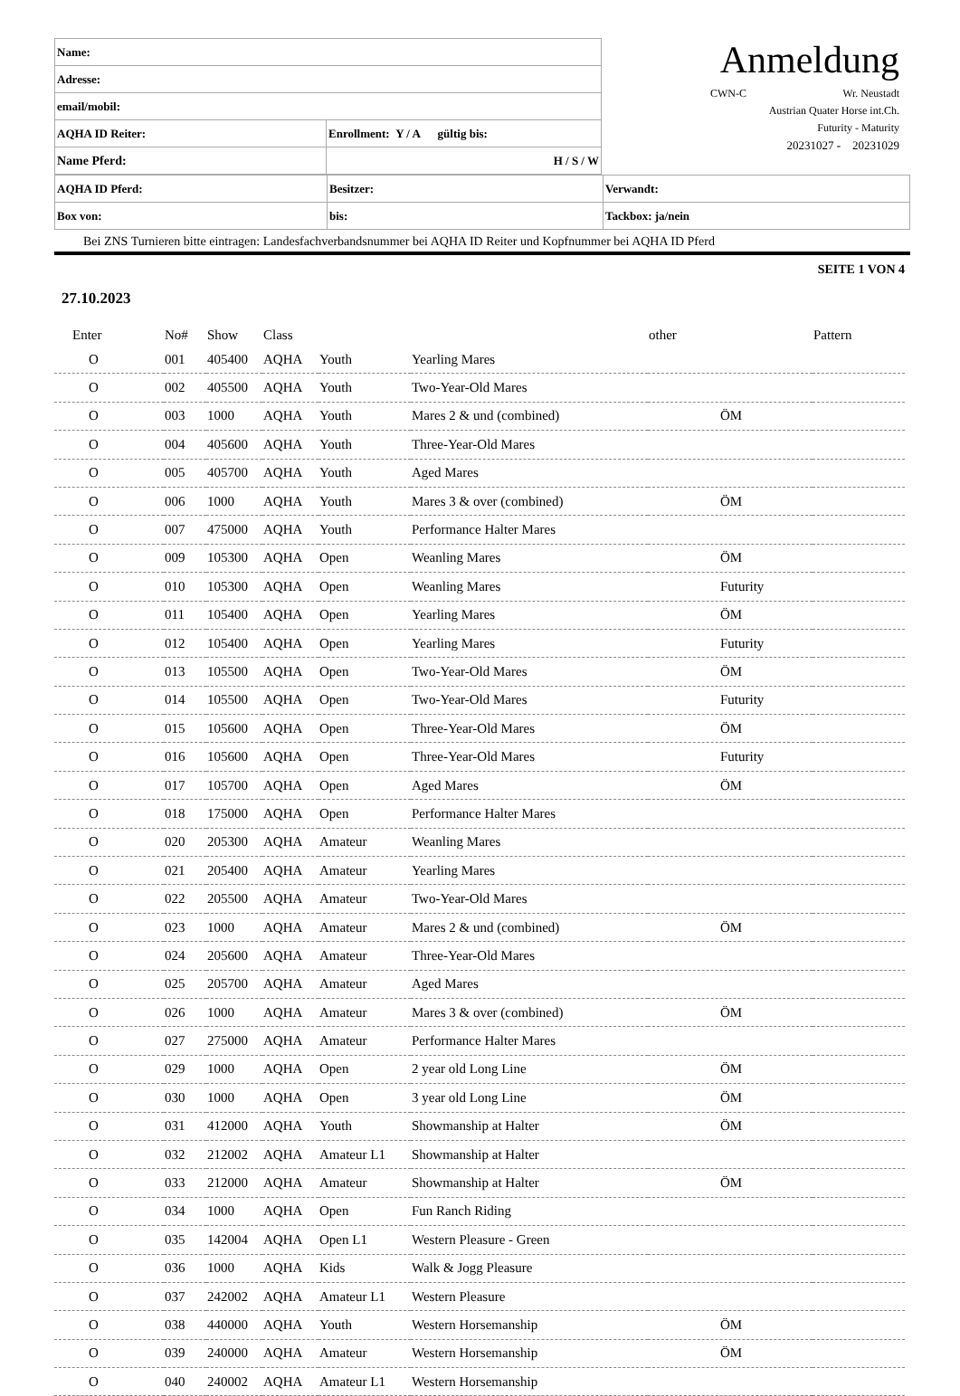| Name: | | |
| Adresse: | | |
| email/mobil: | | |
| AQHA ID Reiter: | Enrollment: Y / A gültig bis: | |
| Name Pferd: | | H / S / W |
Anmeldung
CWN-C Wr. Neustadt
Austrian Quater Horse int.Ch.
Futurity - Maturity
20231027 - 20231029
| AQHA ID Pferd: | Besitzer: | Verwandt: |
| Box von: | bis: | Tackbox: ja/nein |
Bei ZNS Turnieren bitte eintragen: Landesfachverbandsnummer bei AQHA ID Reiter und Kopfnummer bei AQHA ID Pferd
SEITE 1 VON 4
27.10.2023
| Enter | No# | Show | Class | | | other | Pattern |
| --- | --- | --- | --- | --- | --- | --- | --- |
| O | 001 | 405400 | AQHA | Youth | Yearling Mares | | |
| O | 002 | 405500 | AQHA | Youth | Two-Year-Old Mares | | |
| O | 003 | 1000 | AQHA | Youth | Mares 2 & und (combined) | ÖM | |
| O | 004 | 405600 | AQHA | Youth | Three-Year-Old Mares | | |
| O | 005 | 405700 | AQHA | Youth | Aged Mares | | |
| O | 006 | 1000 | AQHA | Youth | Mares 3 & over (combined) | ÖM | |
| O | 007 | 475000 | AQHA | Youth | Performance Halter Mares | | |
| O | 009 | 105300 | AQHA | Open | Weanling Mares | ÖM | |
| O | 010 | 105300 | AQHA | Open | Weanling Mares | Futurity | |
| O | 011 | 105400 | AQHA | Open | Yearling Mares | ÖM | |
| O | 012 | 105400 | AQHA | Open | Yearling Mares | Futurity | |
| O | 013 | 105500 | AQHA | Open | Two-Year-Old Mares | ÖM | |
| O | 014 | 105500 | AQHA | Open | Two-Year-Old Mares | Futurity | |
| O | 015 | 105600 | AQHA | Open | Three-Year-Old Mares | ÖM | |
| O | 016 | 105600 | AQHA | Open | Three-Year-Old Mares | Futurity | |
| O | 017 | 105700 | AQHA | Open | Aged Mares | ÖM | |
| O | 018 | 175000 | AQHA | Open | Performance Halter Mares | | |
| O | 020 | 205300 | AQHA | Amateur | Weanling Mares | | |
| O | 021 | 205400 | AQHA | Amateur | Yearling Mares | | |
| O | 022 | 205500 | AQHA | Amateur | Two-Year-Old Mares | | |
| O | 023 | 1000 | AQHA | Amateur | Mares 2 & und (combined) | ÖM | |
| O | 024 | 205600 | AQHA | Amateur | Three-Year-Old Mares | | |
| O | 025 | 205700 | AQHA | Amateur | Aged Mares | | |
| O | 026 | 1000 | AQHA | Amateur | Mares 3 & over (combined) | ÖM | |
| O | 027 | 275000 | AQHA | Amateur | Performance Halter Mares | | |
| O | 029 | 1000 | AQHA | Open | 2 year old Long Line | ÖM | |
| O | 030 | 1000 | AQHA | Open | 3 year old Long Line | ÖM | |
| O | 031 | 412000 | AQHA | Youth | Showmanship at Halter | ÖM | |
| O | 032 | 212002 | AQHA | Amateur L1 | Showmanship at Halter | | |
| O | 033 | 212000 | AQHA | Amateur | Showmanship at Halter | ÖM | |
| O | 034 | 1000 | AQHA | Open | Fun Ranch Riding | | |
| O | 035 | 142004 | AQHA | Open L1 | Western Pleasure - Green | | |
| O | 036 | 1000 | AQHA | Kids | Walk & Jogg Pleasure | | |
| O | 037 | 242002 | AQHA | Amateur L1 | Western Pleasure | | |
| O | 038 | 440000 | AQHA | Youth | Western Horsemanship | ÖM | |
| O | 039 | 240000 | AQHA | Amateur | Western Horsemanship | ÖM | |
| O | 040 | 240002 | AQHA | Amateur L1 | Western Horsemanship | | |